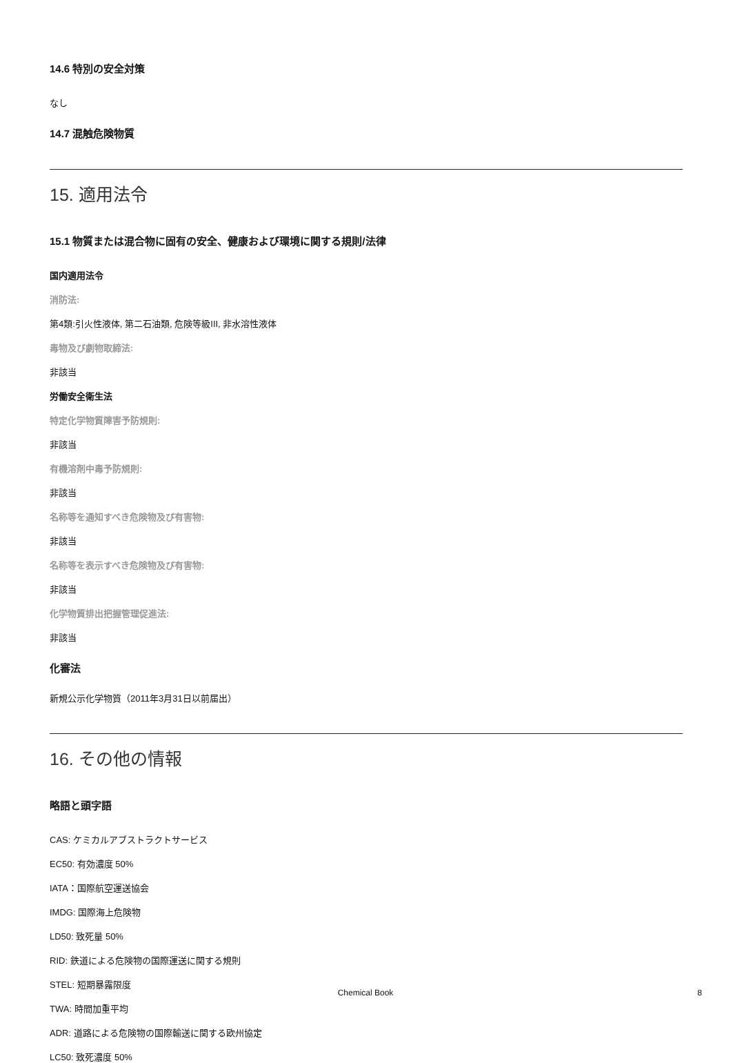14.6 特別の安全対策
なし
14.7 混触危険物質
15. 適用法令
15.1 物質または混合物に固有の安全、健康および環境に関する規則/法律
国内適用法令
消防法:
第4類:引火性液体, 第二石油類, 危険等級III, 非水溶性液体
毒物及び劇物取締法:
非該当
労働安全衛生法
特定化学物質障害予防規則:
非該当
有機溶剤中毒予防規則:
非該当
名称等を通知すべき危険物及び有害物:
非該当
名称等を表示すべき危険物及び有害物:
非該当
化学物質排出把握管理促進法:
非該当
化審法
新規公示化学物質（2011年3月31日以前届出）
16. その他の情報
略語と頭字語
CAS: ケミカルアブストラクトサービス
EC50: 有効濃度 50%
IATA：国際航空運送協会
IMDG: 国際海上危険物
LD50: 致死量 50%
RID: 鉄道による危険物の国際運送に関する規則
STEL: 短期暴露限度
TWA: 時間加重平均
ADR: 道路による危険物の国際輸送に関する欧州協定
LC50: 致死濃度 50%
Chemical Book 8